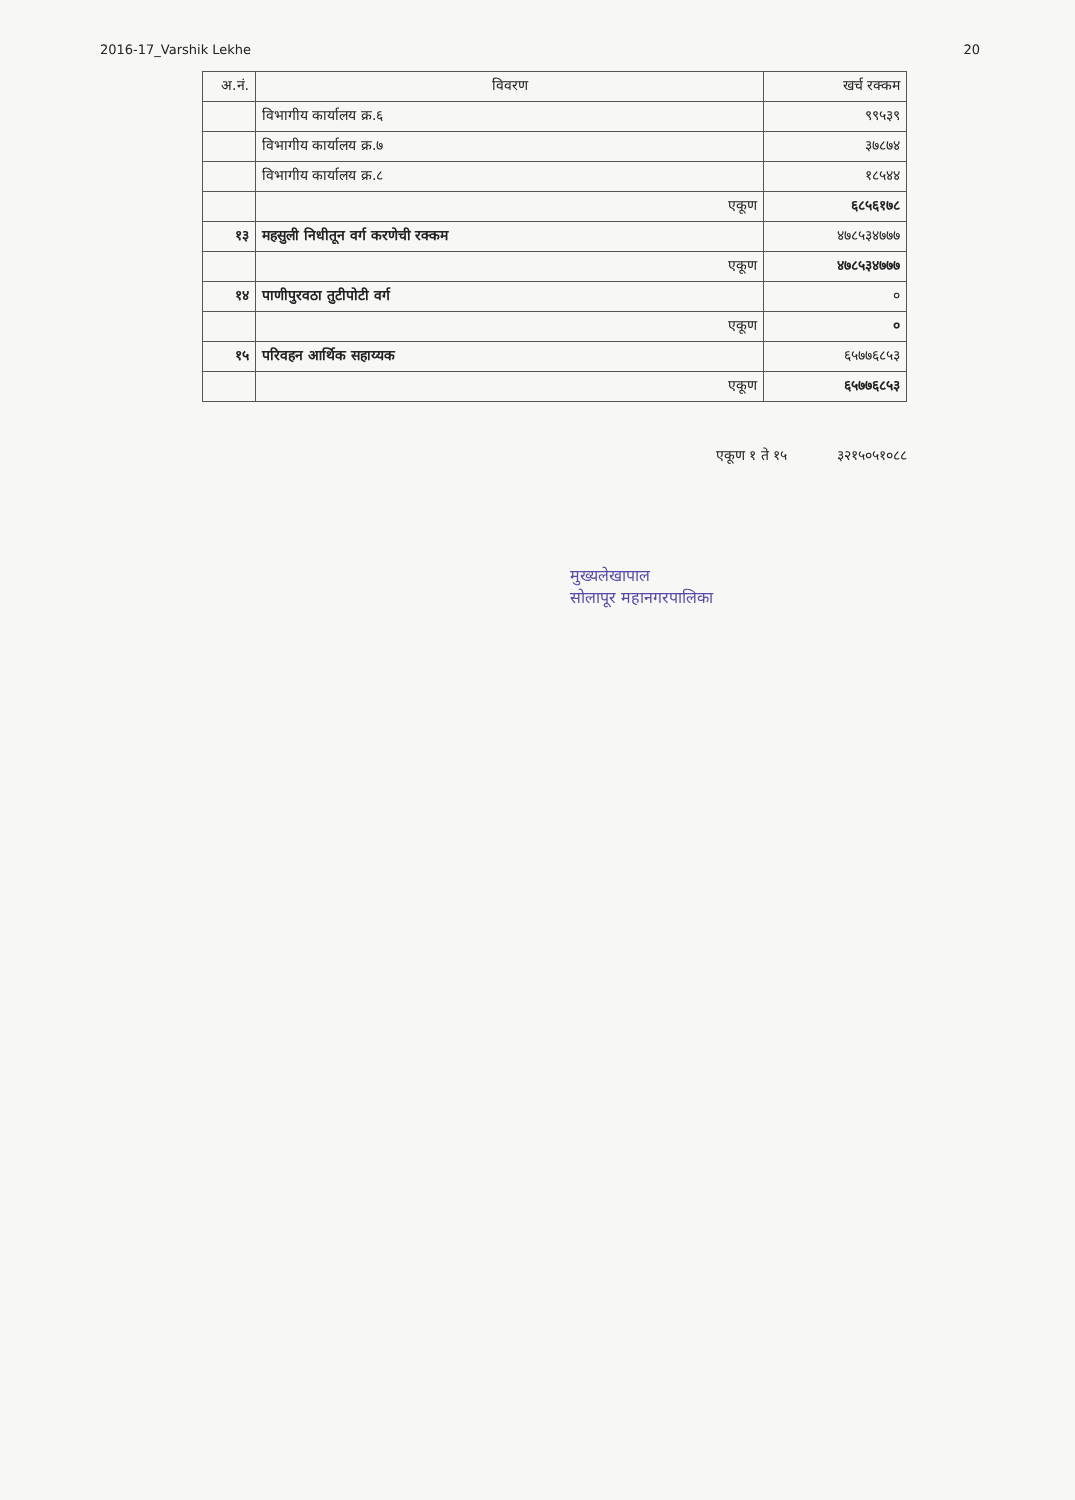2016-17_Varshik Lekhe 20
| अ.नं. | विवरण | खर्च रक्कम |
| --- | --- | --- |
| | विभागीय कार्यालय क्र.६ | ९९५३९ |
| | विभागीय कार्यालय क्र.७ | ३७८७४ |
| | विभागीय कार्यालय क्र.८ | १८५४४ |
| | एकूण | ६८५६१७८ |
| १३ | महसुली निधीतून वर्ग करणेची रक्कम | ४७८५३४७७७ |
| | एकूण | ४७८५३४७७७ |
| १४ | पाणीपुरवठा तुटीपोटी वर्ग | ० |
| | एकूण | ० |
| १५ | परिवहन आर्थिक सहाय्यक | ६५७७६८५३ |
| | एकूण | ६५७७६८५३ |
एकूण १ ते १५ ३२१५०५१०८८
मुख्यलेखापाल
सोलापूर महानगरपालिका